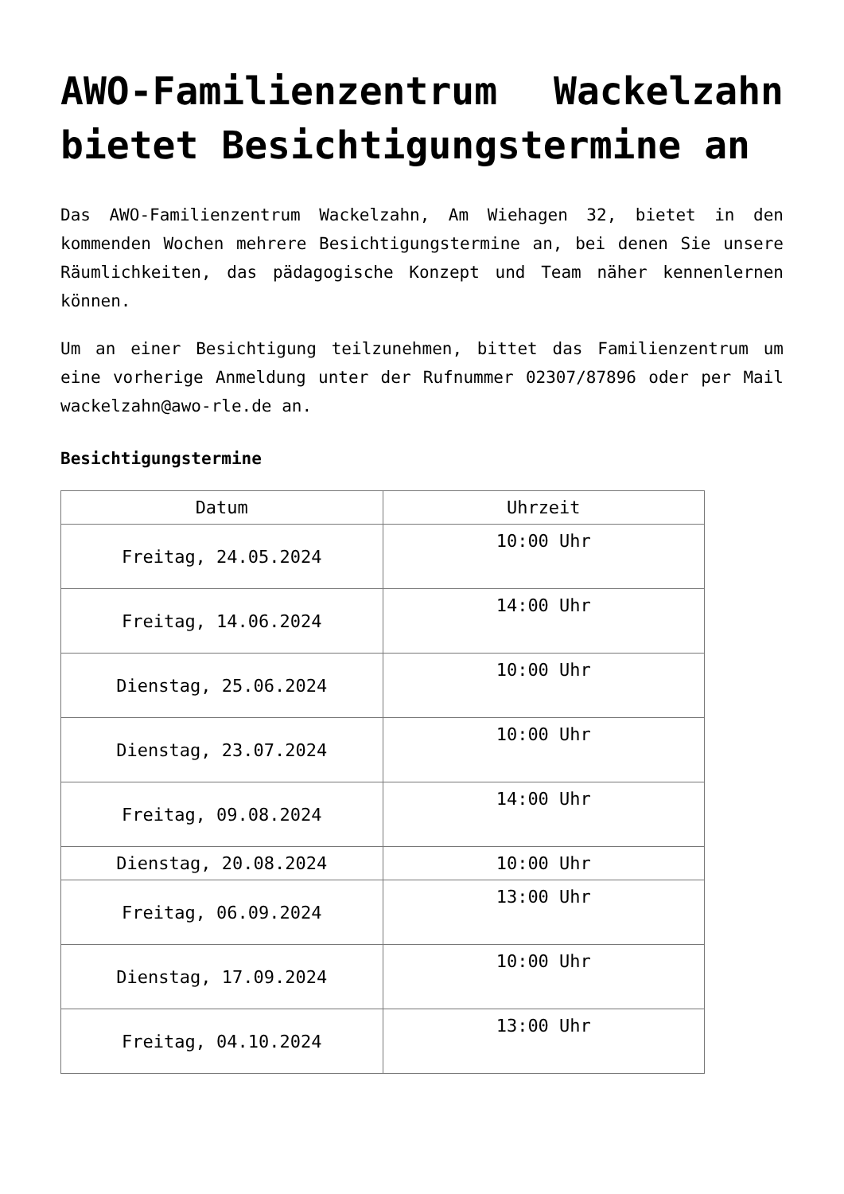AWO-Familienzentrum Wackelzahn bietet Besichtigungstermine an
Das AWO-Familienzentrum Wackelzahn, Am Wiehagen 32, bietet in den kommenden Wochen mehrere Besichtigungstermine an, bei denen Sie unsere Räumlichkeiten, das pädagogische Konzept und Team näher kennenlernen können.
Um an einer Besichtigung teilzunehmen, bittet das Familienzentrum um eine vorherige Anmeldung unter der Rufnummer 02307/87896 oder per Mail wackelzahn@awo-rle.de an.
Besichtigungstermine
| Datum | Uhrzeit |
| Freitag, 24.05.2024 | 10:00 Uhr |
| Freitag, 14.06.2024 | 14:00 Uhr |
| Dienstag, 25.06.2024 | 10:00 Uhr |
| Dienstag, 23.07.2024 | 10:00 Uhr |
| Freitag, 09.08.2024 | 14:00 Uhr |
| Dienstag, 20.08.2024 | 10:00 Uhr |
| Freitag, 06.09.2024 | 13:00 Uhr |
| Dienstag, 17.09.2024 | 10:00 Uhr |
| Freitag, 04.10.2024 | 13:00 Uhr |